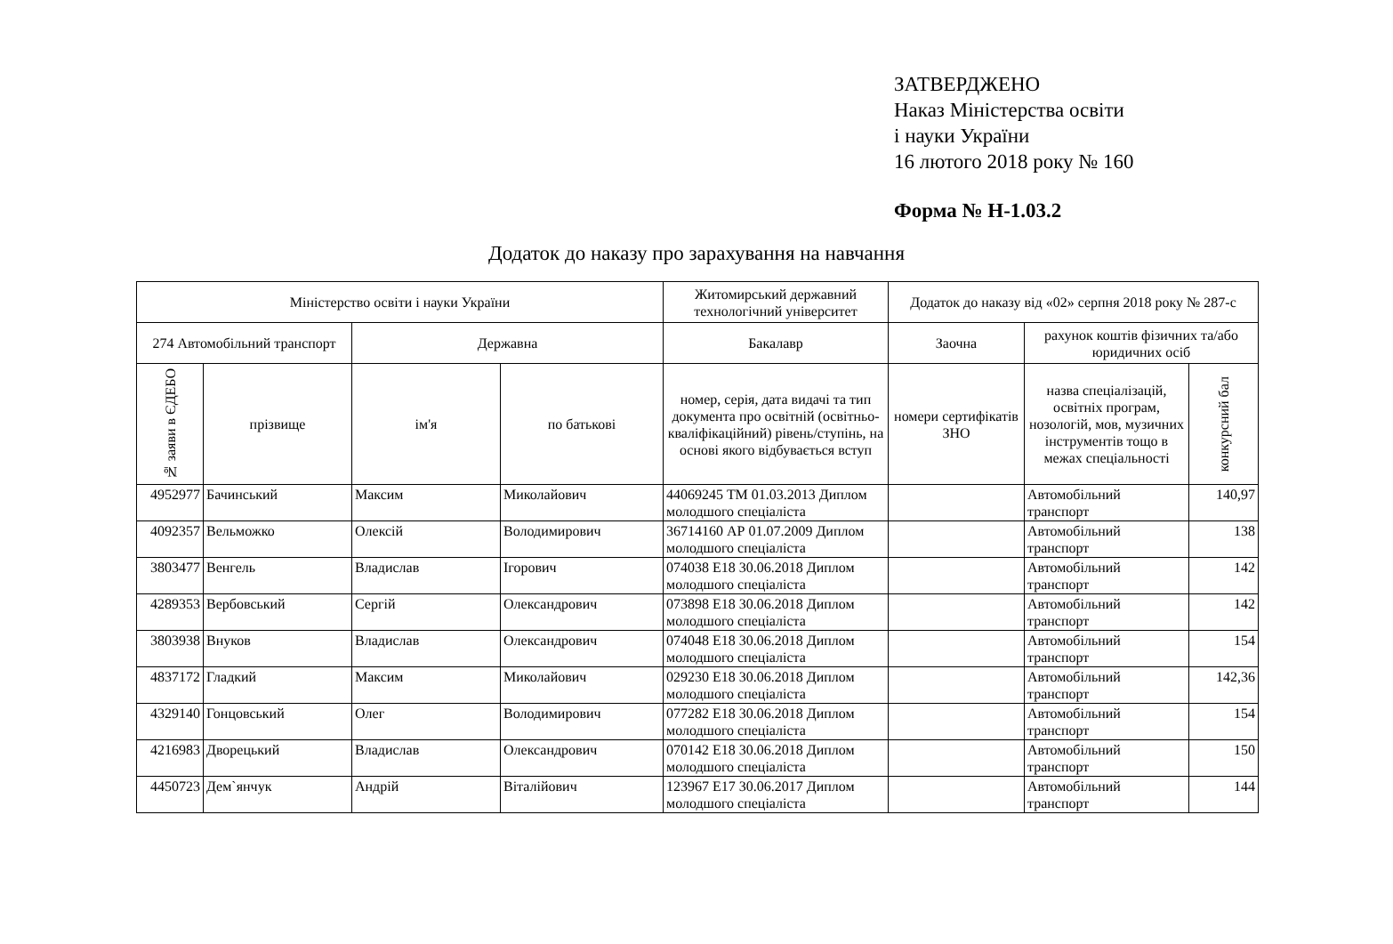ЗАТВЕРДЖЕНО
Наказ Міністерства освіти
і науки України
16 лютого 2018 року № 160
Форма № Н-1.03.2
Додаток до наказу про зарахування на навчання
| Міністерство освіти і науки України | | | | Житомирський державний технологічний університет | Додаток до наказу від «02» серпня 2018 року № 287-с | | |
| --- | --- | --- | --- | --- | --- | --- | --- |
| 274 Автомобільний транспорт | | Державна | | Бакалавр | Заочна | рахунок коштів фізичних та/або юридичних осіб | |
| № заяви в ЄДЕБО | прізвище | ім'я | по батькові | номер, серія, дата видачі та тип документа про освітній (освітньо-кваліфікаційний) рівень/ступінь, на основі якого відбувається вступ | номери сертифікатів ЗНО | назва спеціалізацій, освітніх програм, нозологій, мов, музичних інструментів тощо в межах спеціальності | конкурсний бал |
| 4952977 | Бачинський | Максим | Миколайович | 44069245 ТМ 01.03.2013 Диплом молодшого спеціаліста | | Автомобільний транспорт | 140,97 |
| 4092357 | Вельможко | Олексій | Володимирович | 36714160 АР 01.07.2009 Диплом молодшого спеціаліста | | Автомобільний транспорт | 138 |
| 3803477 | Венгель | Владислав | Ігорович | 074038 E18 30.06.2018 Диплом молодшого спеціаліста | | Автомобільний транспорт | 142 |
| 4289353 | Вербовський | Сергій | Олександрович | 073898 E18 30.06.2018 Диплом молодшого спеціаліста | | Автомобільний транспорт | 142 |
| 3803938 | Внуков | Владислав | Олександрович | 074048 E18 30.06.2018 Диплом молодшого спеціаліста | | Автомобільний транспорт | 154 |
| 4837172 | Гладкий | Максим | Миколайович | 029230 E18 30.06.2018 Диплом молодшого спеціаліста | | Автомобільний транспорт | 142,36 |
| 4329140 | Гонцовський | Олег | Володимирович | 077282 E18 30.06.2018 Диплом молодшого спеціаліста | | Автомобільний транспорт | 154 |
| 4216983 | Дворецький | Владислав | Олександрович | 070142 E18 30.06.2018 Диплом молодшого спеціаліста | | Автомобільний транспорт | 150 |
| 4450723 | Дем`янчук | Андрій | Віталійович | 123967 E17 30.06.2017 Диплом молодшого спеціаліста | | Автомобільний транспорт | 144 |